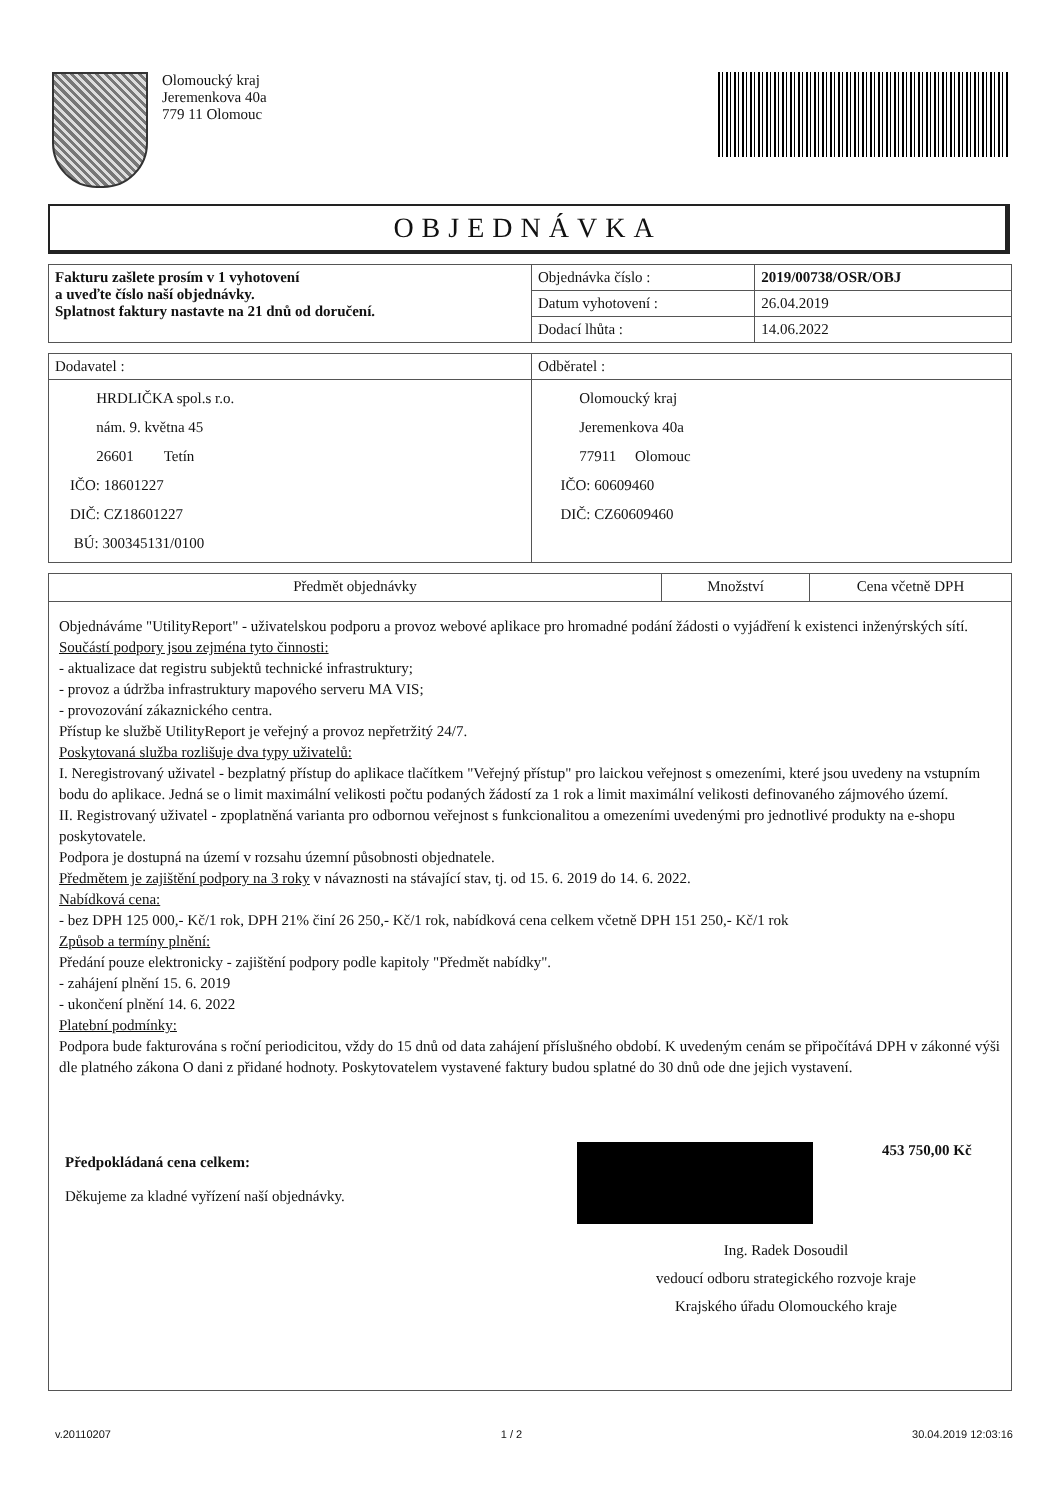Olomoucký kraj
Jeremenkova 40a
779 11 Olomouc
OBJEDNÁVKA
| Fakturu zašlete prosím v 1 vyhotovení a uveďte číslo naší objednávky. Splatnost faktury nastavte na 21 dnů od doručení. | Objednávka číslo : | 2019/00738/OSR/OBJ |
| | Datum vyhotovení : | 26.04.2019 |
| | Dodací lhůta : | 14.06.2022 |
| Dodavatel : | Odběratel : |
| HRDLIČKA spol.s r.o. nám. 9. května 45 26601 Tetín IČO: 18601227 DIČ: CZ18601227 BÚ: 300345131/0100 | Olomoucký kraj Jeremenkova 40a 77911 Olomouc IČO: 60609460 DIČ: CZ60609460 |
| Předmět objednávky | Množství | Cena včetně DPH |
| --- | --- | --- |
| Objednáváme "UtilityReport" - uživatelskou podporu a provoz webové aplikace pro hromadné podání žádosti o vyjádření k existenci inženýrských sítí. Součástí podpory jsou zejména tyto činnosti: - aktualizace dat registru subjektů technické infrastruktury; - provoz a údržba infrastruktury mapového serveru MA VIS; - provozování zákaznického centra. Přístup ke službě UtilityReport je veřejný a provoz nepřetržitý 24/7. Poskytovaná služba rozlišuje dva typy uživatelů: I. Neregistrovaný uživatel - bezplatný přístup do aplikace tlačítkem "Veřejný přístup" pro laickou veřejnost s omezeními, které jsou uvedeny na vstupním bodu do aplikace. Jedná se o limit maximální velikosti počtu podaných žádostí za 1 rok a limit maximální velikosti definovaného zájmového území. II. Registrovaný uživatel - zpoplatněná varianta pro odbornou veřejnost s funkcionalitou a omezeními uvedenými pro jednotlivé produkty na e-shopu poskytovatele. Podpora je dostupná na území v rozsahu územní působnosti objednatele. Předmětem je zajištění podpory na 3 roky v návaznosti na stávající stav, tj. od 15. 6. 2019 do 14. 6. 2022. Nabídková cena: - bez DPH 125 000,- Kč/1 rok, DPH 21% činí 26 250,- Kč/1 rok, nabídková cena celkem včetně DPH 151 250,- Kč/1 rok Způsob a termíny plnění: Předání pouze elektronicky - zajištění podpory podle kapitoly "Předmět nabídky". - zahájení plnění 15. 6. 2019 - ukončení plnění 14. 6. 2022 Platební podmínky: Podpora bude fakturována s roční periodicitou, vždy do 15 dnů od data zahájení příslušného období. K uvedeným cenám se připočítává DPH v zákonné výši dle platného zákona O dani z přidané hodnoty. Poskytovatelem vystavené faktury budou splatné do 30 dnů ode dne jejich vystavení. / Předpokládaná cena celkem: Děkujeme za kladné vyřízení naší objednávky. / / 453 750,00 Kč / / / Ing. Radek Dosoudil vedoucí odboru strategického rozvoje kraje Krajského úřadu Olomouckého kraje / / | | |
v.20110207 1 / 2 30.04.2019 12:03:16